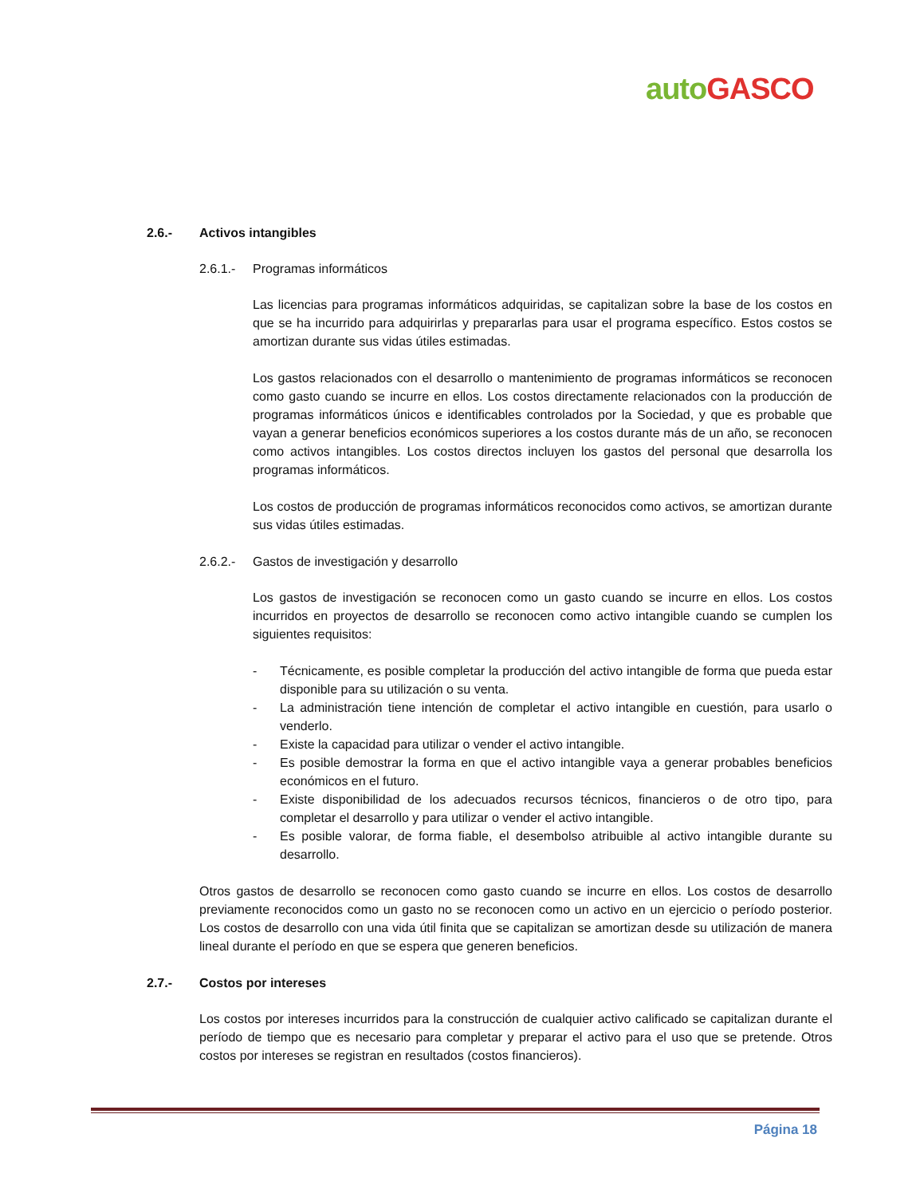auto GASCO
2.6.- Activos intangibles
2.6.1.- Programas informáticos
Las licencias para programas informáticos adquiridas, se capitalizan sobre la base de los costos en que se ha incurrido para adquirirlas y prepararlas para usar el programa específico. Estos costos se amortizan durante sus vidas útiles estimadas.
Los gastos relacionados con el desarrollo o mantenimiento de programas informáticos se reconocen como gasto cuando se incurre en ellos. Los costos directamente relacionados con la producción de programas informáticos únicos e identificables controlados por la Sociedad, y que es probable que vayan a generar beneficios económicos superiores a los costos durante más de un año, se reconocen como activos intangibles. Los costos directos incluyen los gastos del personal que desarrolla los programas informáticos.
Los costos de producción de programas informáticos reconocidos como activos, se amortizan durante sus vidas útiles estimadas.
2.6.2.- Gastos de investigación y desarrollo
Los gastos de investigación se reconocen como un gasto cuando se incurre en ellos. Los costos incurridos en proyectos de desarrollo se reconocen como activo intangible cuando se cumplen los siguientes requisitos:
- Técnicamente, es posible completar la producción del activo intangible de forma que pueda estar disponible para su utilización o su venta.
- La administración tiene intención de completar el activo intangible en cuestión, para usarlo o venderlo.
- Existe la capacidad para utilizar o vender el activo intangible.
- Es posible demostrar la forma en que el activo intangible vaya a generar probables beneficios económicos en el futuro.
- Existe disponibilidad de los adecuados recursos técnicos, financieros o de otro tipo, para completar el desarrollo y para utilizar o vender el activo intangible.
- Es posible valorar, de forma fiable, el desembolso atribuible al activo intangible durante su desarrollo.
Otros gastos de desarrollo se reconocen como gasto cuando se incurre en ellos. Los costos de desarrollo previamente reconocidos como un gasto no se reconocen como un activo en un ejercicio o período posterior. Los costos de desarrollo con una vida útil finita que se capitalizan se amortizan desde su utilización de manera lineal durante el período en que se espera que generen beneficios.
2.7.- Costos por intereses
Los costos por intereses incurridos para la construcción de cualquier activo calificado se capitalizan durante el período de tiempo que es necesario para completar y preparar el activo para el uso que se pretende. Otros costos por intereses se registran en resultados (costos financieros).
Página 18